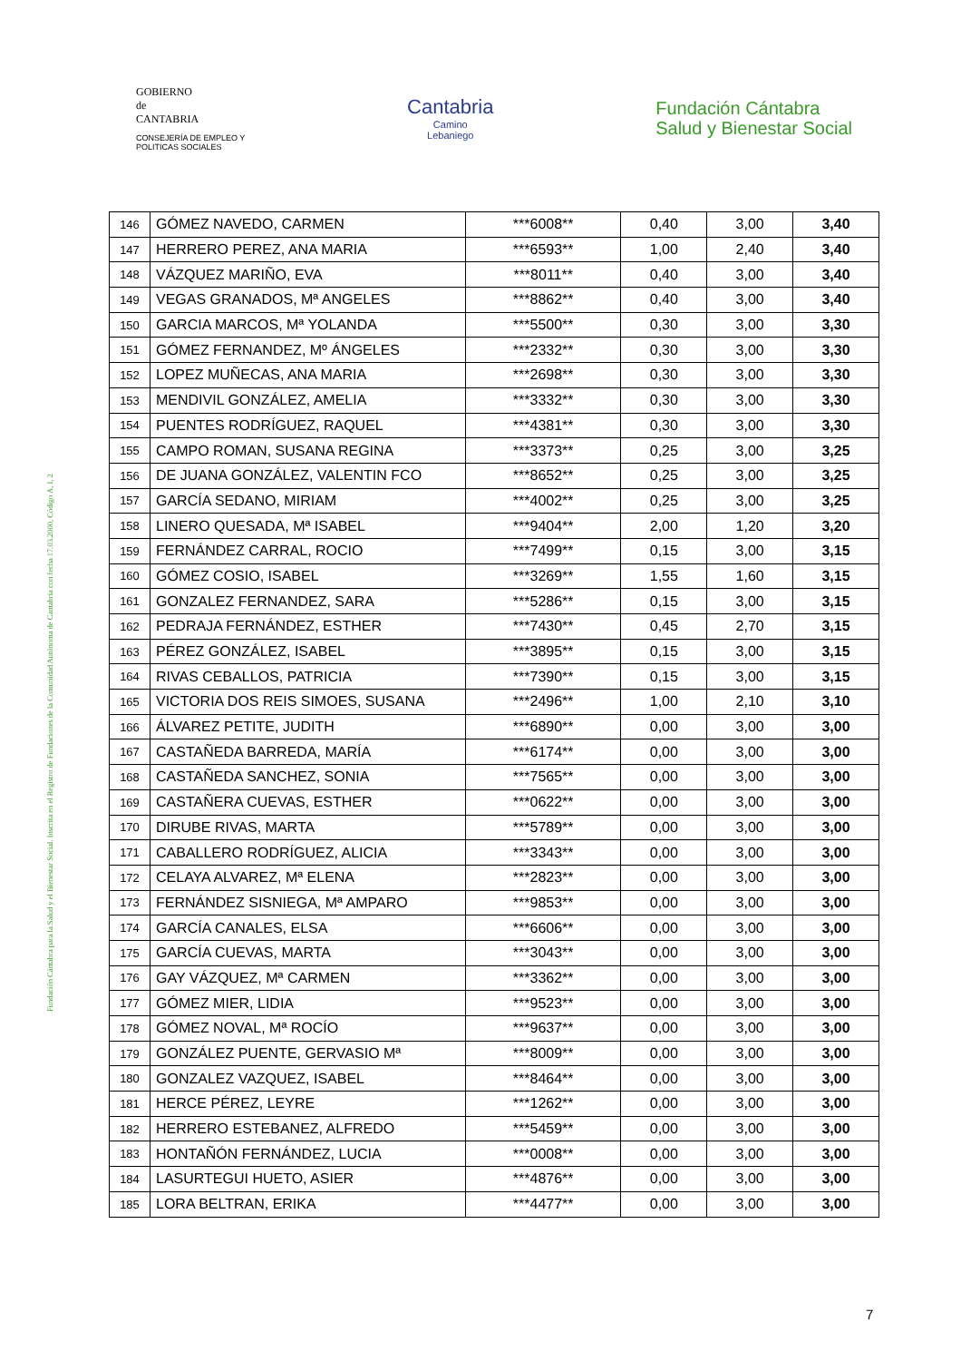GOBIERNO
de
CANTABRIA
CONSEJERÍA DE EMPLEO Y
POLITICAS SOCIALES
Cantabria
Camino
Lebaniego
Fundación Cántabra
Salud y Bienestar Social
Fundación Cántabra para la Salud y el Bienestar Social. Inscrita en el Registro de Fundaciones de la Comunidad Autónoma de Cantabria con fecha 17.03.2000, Código A, I, 2
| 146 | GÓMEZ NAVEDO, CARMEN | ***6008** | 0,40 | 3,00 | 3,40 |
| 147 | HERRERO PEREZ, ANA MARIA | ***6593** | 1,00 | 2,40 | 3,40 |
| 148 | VÁZQUEZ MARIÑO, EVA | ***8011** | 0,40 | 3,00 | 3,40 |
| 149 | VEGAS GRANADOS, Mª ANGELES | ***8862** | 0,40 | 3,00 | 3,40 |
| 150 | GARCIA MARCOS, Mª YOLANDA | ***5500** | 0,30 | 3,00 | 3,30 |
| 151 | GÓMEZ FERNANDEZ, Mº ÁNGELES | ***2332** | 0,30 | 3,00 | 3,30 |
| 152 | LOPEZ MUÑECAS, ANA MARIA | ***2698** | 0,30 | 3,00 | 3,30 |
| 153 | MENDIVIL GONZÁLEZ, AMELIA | ***3332** | 0,30 | 3,00 | 3,30 |
| 154 | PUENTES RODRÍGUEZ, RAQUEL | ***4381** | 0,30 | 3,00 | 3,30 |
| 155 | CAMPO ROMAN, SUSANA REGINA | ***3373** | 0,25 | 3,00 | 3,25 |
| 156 | DE JUANA GONZÁLEZ, VALENTIN FCO | ***8652** | 0,25 | 3,00 | 3,25 |
| 157 | GARCÍA SEDANO, MIRIAM | ***4002** | 0,25 | 3,00 | 3,25 |
| 158 | LINERO QUESADA, Mª ISABEL | ***9404** | 2,00 | 1,20 | 3,20 |
| 159 | FERNÁNDEZ CARRAL, ROCIO | ***7499** | 0,15 | 3,00 | 3,15 |
| 160 | GÓMEZ COSIO, ISABEL | ***3269** | 1,55 | 1,60 | 3,15 |
| 161 | GONZALEZ FERNANDEZ, SARA | ***5286** | 0,15 | 3,00 | 3,15 |
| 162 | PEDRAJA FERNÁNDEZ, ESTHER | ***7430** | 0,45 | 2,70 | 3,15 |
| 163 | PÉREZ GONZÁLEZ, ISABEL | ***3895** | 0,15 | 3,00 | 3,15 |
| 164 | RIVAS CEBALLOS, PATRICIA | ***7390** | 0,15 | 3,00 | 3,15 |
| 165 | VICTORIA DOS REIS SIMOES, SUSANA | ***2496** | 1,00 | 2,10 | 3,10 |
| 166 | ÁLVAREZ PETITE, JUDITH | ***6890** | 0,00 | 3,00 | 3,00 |
| 167 | CASTAÑEDA BARREDA, MARÍA | ***6174** | 0,00 | 3,00 | 3,00 |
| 168 | CASTAÑEDA SANCHEZ, SONIA | ***7565** | 0,00 | 3,00 | 3,00 |
| 169 | CASTAÑERA CUEVAS, ESTHER | ***0622** | 0,00 | 3,00 | 3,00 |
| 170 | DIRUBE RIVAS, MARTA | ***5789** | 0,00 | 3,00 | 3,00 |
| 171 | CABALLERO RODRÍGUEZ, ALICIA | ***3343** | 0,00 | 3,00 | 3,00 |
| 172 | CELAYA ALVAREZ, Mª ELENA | ***2823** | 0,00 | 3,00 | 3,00 |
| 173 | FERNÁNDEZ SISNIEGA, Mª AMPARO | ***9853** | 0,00 | 3,00 | 3,00 |
| 174 | GARCÍA CANALES, ELSA | ***6606** | 0,00 | 3,00 | 3,00 |
| 175 | GARCÍA CUEVAS, MARTA | ***3043** | 0,00 | 3,00 | 3,00 |
| 176 | GAY VÁZQUEZ, Mª CARMEN | ***3362** | 0,00 | 3,00 | 3,00 |
| 177 | GÓMEZ MIER, LIDIA | ***9523** | 0,00 | 3,00 | 3,00 |
| 178 | GÓMEZ NOVAL, Mª ROCÍO | ***9637** | 0,00 | 3,00 | 3,00 |
| 179 | GONZÁLEZ PUENTE, GERVASIO Mª | ***8009** | 0,00 | 3,00 | 3,00 |
| 180 | GONZALEZ VAZQUEZ, ISABEL | ***8464** | 0,00 | 3,00 | 3,00 |
| 181 | HERCE PÉREZ, LEYRE | ***1262** | 0,00 | 3,00 | 3,00 |
| 182 | HERRERO ESTEBANEZ, ALFREDO | ***5459** | 0,00 | 3,00 | 3,00 |
| 183 | HONTAÑÓN FERNÁNDEZ, LUCIA | ***0008** | 0,00 | 3,00 | 3,00 |
| 184 | LASURTEGUI HUETO, ASIER | ***4876** | 0,00 | 3,00 | 3,00 |
| 185 | LORA BELTRAN, ERIKA | ***4477** | 0,00 | 3,00 | 3,00 |
7